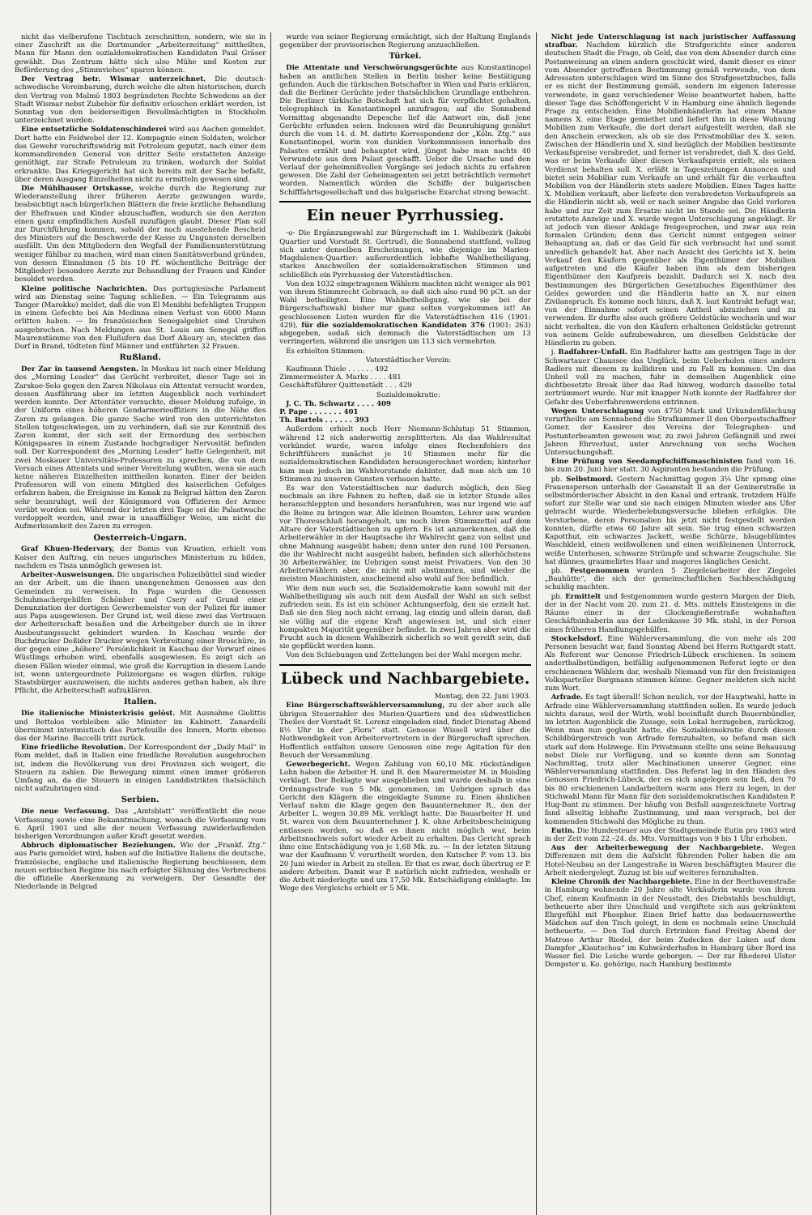nicht das vielberufene Tischtuch zerschnitten, sondern, wie sie in einer Zuschrift an die Dortmunder „Arbeiterzeitung“ mittheilten, Mann für Mann den sozialdemokratischen Kandidaten Paul Gräser gewählt. Das Zentrum hätte sich also Mühe und Kosten zur Beförderung des „Stimmviehes“ sparen können.
Der Vertrag betr. Wismar unterzeichnet. Die deutsch-schwedische Vereinbarung, durch welche die alten historischen, durch den Vertrag von Malmö 1803 begründeten Rechte Schwedens an der Stadt Wismar nebst Zubehör für definitiv erloschen erklärt werden, ist Sonntag von den beiderseitigen Bevollmächtigten in Stockholm unterzeichnet worden.
Eine entsetzliche Soldatenschinderei wird aus Aachen gemeldet. Dort hatte ein Feldwebel der 12. Kompagnie einen Soldaten, welcher das Gewehr vorschriftswidrig mit Petroleum geputzt, nach einer dem kommandirenden General von dritter Seite erstatteten Anzeige genöthigt, zur Strafe Petroleum zu trinken, wodurch der Soldat erkrankte. Das Kriegsgericht hat sich bereits mit der Sache befaßt, über deren Ausgang Einzelheiten nicht zu ermitteln gewesen sind.
Die Mühlhauser Ortskasse, welche durch die Regierung zur Wiederanstellung ihrer früheren Aerzte gezwungen wurde, beabsichtigt nach bürgerlichen Blättern die freie ärztliche Behandlung der Ehefrauen und Kinder abzuschaffen, wodurch sie den Aerzten einen ganz empfindlichen Ausfall zuzufügen glaubt. Dieser Plan soll zur Durchführung kommen, sobald der noch ausstehende Bescheid des Ministers auf die Beschwerde der Kasse zu Ungunsten derselben ausfällt. Um den Mitgliedern den Wegfall der Familienunterstützung weniger fühlbar zu machen, wird man einen Sanitätsverband gründen, von dessen Einnahmen (5 bis 10 Pf. wöchentliche Beiträge der Mitglieder) besondere Aerzte zur Behandlung der Frauen und Kinder besoldet werden.
Kleine politische Nachrichten. Das portugiesische Parlament wird am Dienstag seine Tagung schließen. — Ein Telegramm aus Tanger (Marokko) meldet, daß die von El Menibhi befehligten Truppen in einem Gefechte bei Ain Medinna einen Verlust von 6000 Mann erlitten haben. — Im französischen Senegalgebiet sind Unruhen ausgebrochen. Nach Meldungen aus St. Louis am Senegal griffen Maurenstämme von den Flußufern das Dorf Alioury an, steckten das Dorf in Brand, tödteten fünf Männer und entführten 32 Frauen.
Rußland.
Der Zar in tausend Aengsten. In Moskau ist nach einer Meldung des „Morning Leader“ das Gerücht verbreitet, dieser Tage sei in Zarskoe-Selo gegen den Zaren Nikolaus ein Attentat versucht worden, dessen Ausführung aber im letzten Augenblick noch verhindert werden konnte. Der Attentäter versuchte, dieser Meldung zufolge, in der Uniform eines höheren Gendarmerieoffiziers in die Nähe des Zaren zu gelangen. Die ganze Sache wird von den unterrichteten Stellen totgeschwiegen, um zu verhindern, daß sie zur Kenntniß des Zaren kommt, der sich seit der Ermordung des serbischen Königspaares in einem Zustande hochgradiger Nervosität befinden soll. Der Korrespondent des „Morning Leader“ hatte Gelegenheit, mit zwei Moskauer Universitäts-Professoren zu sprechen, die von dem Versuch eines Attentats und seiner Vereitelung wußten, wenn sie auch keine näheren Einzelheiten mittheilen konnten. Einer der beiden Professoren will von einem Mitglied des kaiserlichen Gefolges erfahren haben, die Ereignisse im Konak zu Belgrad hätten den Zaren sehr beunruhigt, weil der Königsmord von Offizieren der Armee verübt worden sei. Während der letzten drei Tage sei die Palastwache verdoppelt worden, und zwar in unauffälliger Weise, um nicht die Aufmerksamkeit des Zaren zu erregen.
Oesterreich-Ungarn.
Graf Khuen-Hedervary, der Banus von Kroatien, erhielt vom Kaiser den Auftrag, ein neues ungarisches Ministerium zu bilden, nachdem es Tisza unmöglich gewesen ist.
Arbeiter-Ausweisungen. Die ungarischen Polizeibüttel sind wieder an der Arbeit, um die ihnen unangenehmen Genossen aus den Gemeinden zu verweisen. In Papa wurden die Genossen Schuhmachergehilfen Schönher und Csery auf Grund einer Denunziation der dortigen Gewerbemeister von der Polizei für immer aus Papa ausgewiesen. Der Grund ist, weil diese zwei das Vertrauen der Arbeiterschaft besaßen und die Arbeitgeber durch sie in ihrer Ausbeutungssucht gehindert wurden. In Kaschau wurde der Buchdrucker Deßider Drucker wegen Verbreitung einer Broschüre, in der gegen eine „höhere“ Persönlichkeit in Kaschau der Vorwurf eines Wüstlings erhoben wird, ebenfalls ausgewiesen. Es zeigt sich an diesen Fällen wieder einmal, wie groß die Korruption in diesem Lande ist, wenn untergeordnete Polizeiorgane es wagen dürfen, ruhige Staatsbürger auszuweisen, die nichts anderes gethan haben, als ihre Pflicht, die Arbeiterschaft aufzuklären.
Italien.
Die italienische Ministerkrisis gelöst. Mit Ausnahme Giolittis und Bettolos verbleiben alle Minister im Kabinett. Zanardelli übernimmt interimistisch das Portefeuille des Innern, Morin ebenso das der Marine. Baccelli tritt zurück.
Eine friedliche Revolution. Der Korrespondent der „Daily Mail“ in Rom meldet, daß in Italien eine friedliche Revolution ausgebrochen ist, indem die Bevölkerung von drei Provinzen sich weigert, die Steuern zu zahlen. Die Bewegung nimmt einen immer größeren Umfang an, da die Steuern in einigen Landdistrikten thatsächlich nicht aufzubringen sind.
Serbien.
Die neue Verfassung. Das „Amtsblatt“ veröffentlicht die neue Verfassung sowie eine Bekanntmachung, wonach die Verfassung vom 6. April 1901 und alle der neuen Verfassung zuwiderlaufenden bisherigen Verordnungen außer Kraft gesetzt werden.
Abbruch diplomatischer Beziehungen. Wie der „Frankf. Ztg.“ aus Paris gemeldet wird, haben auf die Initiative Italiens die deutsche, französische, englische und italienische Regierung beschlossen, dem neuen serbischen Regime bis nach erfolgter Sühnung des Verbrechens die offizielle Anerkennung zu verweigern. Der Gesandte der Niederlande in Belgrad
wurde von seiner Regierung ermächtigt, sich der Haltung Englands gegenüber der provisorischen Regierung anzuschließen.
Türkei.
Die Attentate und Verschwörungsgerüchte aus Konstantinopel haben an amtlichen Stellen in Berlin bisher keine Bestätigung gefunden. Auch die türkischen Botschafter in Wien und Paris erklären, daß die Berliner Gerüchte jeder thatsächlichen Grundlage entbehren. Die Berliner türkische Botschaft hat sich für verpflichtet gehalten, telegraphisch in Konstantinopel anzufragen; auf die Sonnabend Vormittag abgesandte Depesche lief die Antwort ein, daß jene Gerüchte erfunden seien. Indessen wird die Beunruhigung genährt durch die vom 14. d. M. datirte Korrespondenz der „Köln. Ztg.“ aus Konstantinopel, worin von dunklen Vorkommnissen innerhalb des Palastes erzählt und behauptet wird, jüngst habe man nachts 40 Verwundete aus dem Palast geschafft. Ueber die Ursache und den Verlauf der geheimnißvollen Vorgänge sei jedoch nichts zu erfahren gewesen. Die Zahl der Geheimagenten sei jetzt beträchtlich vermehrt worden. Namentlich würden die Schiffe der bulgarischen Schifffahrtsgesellschaft und das bulgarische Exarchat streng bewacht.
Ein neuer Pyrrhussieg.
-o- Die Ergänzungswahl zur Bürgerschaft im 1. Wahlbezirk (Jakobi Quartier und Vorstadt St. Gertrud), die Sonnabend stattfand, vollzog sich unter denselben Erscheinungen, wie diejenige im Marien-Magdalenen-Quartier: außerordentlich lebhafte Wahlbetheiligung, starkes Anschwellen der sozialdemokratischen Stimmen und schließlich ein Pyrrhussieg der Vaterstädtischen.
Von den 1032 eingetragenen Wählern machten nicht weniger als 901 von ihrem Stimmrecht Gebrauch, so daß sich also rund 90 pCt. an der Wahl betheiligten. Eine Wahlbetheiligung, wie sie bei der Bürgerschaftswahl bisher nur ganz selten vorgekommen ist! An geschlossenen Listen wurden für die Vaterstädtischen 416 (1901: 429), für die sozialdemokratischen Kandidaten 376 (1901: 263) abgegeben, sodaß sich demnach die Vaterstädtischen um 13 verringerten, während die unsrigen um 113 sich vermehrten.
Es erhielten Stimmen:
Vaterstädtischer Verein:
Kaufmann Thiele . . . . . . 492
Zimmermeister A. Marks . . . . 481
Geschäftsführer Quittenstädt . . . 429
Sozialdemokratie:
J. C. Th. Schwartz . . . . 409
P. Pape . . . . . . . 401
Th. Bartels . . . . . . 393
Außerdem erhielt noch Herr Niemann-Schlutup 51 Stimmen, während 12 sich anderweitig zersplitterten. Als das Wahlresultat verkündet wurde, waren infolge eines Rechenfehlers des Schriftführers zunächst je 10 Stimmen mehr für die sozialdemokratischen Kandidaten herausgerechnet worden; hinterher kam man jedoch im Wahlvorstande dahinter, daß man sich um 10 Stimmen zu unseren Gunsten verhauen hatte.
Es war den Vaterstädtischen nur dadurch möglich, den Sieg nochmals an ihre Fahnen zu heften, daß sie in letzter Stunde alles heranschleppten und besonders heranfuhren, was nur irgend wie auf die Beine zu bringen war. Alle kleinen Beamten, Lehrer usw. wurden vor Thoresschluß herangeholt, um noch ihren Stimmzettel auf dem Altare der Vaterstädtischen zu opfern. Es ist anzuerkennen, daß die Arbeiterwähler in der Hauptsache ihr Wahlrecht ganz von selbst und ohne Mahnung ausgeübt haben; denn unter den rund 100 Personen, die ihr Wahlrecht nicht ausgeübt haben, befinden sich allerhöchstens 30 Arbeiterwähler, im Uebrigen sonst meist Privatiers. Von den 30 Arbeiterwählern aber, die nicht mit abstimmten, sind wieder die meisten Maschinisten, anscheinend also wohl auf See befindlich.
Wie dem nun auch sei, die Sozialdemokratie kann sowohl mit der Wahlbetheiligung als auch mit dem Ausfall der Wahl an sich selbst zufrieden sein. Es ist ein schöner Achtungserfolg, den sie erzielt hat. Daß sie den Sieg noch nicht errang, lag einzig und allein daran, daß sie völlig auf die eigene Kraft angewiesen ist, und sich einer kompakten Majorität gegenüber befindet. In zwei Jahren aber wird die Frucht auch in diesem Wahlbezirk sicherlich so weit gereift sein, daß sie gepflückt werden kann.
Von den Schiebungen und Zettelungen bei der Wahl morgen mehr.
Lübeck und Nachbargebiete.
Montag, den 22. Juni 1903.
Eine Bürgerschaftswählerversammlung, zu der aber auch alle übrigen Steuerzahler des Marien-Quartiers und des südwestlichen Theiles der Vorstadt St. Lorenz eingeladen sind, findet Dienstag Abend 8½ Uhr in der „Flora“ statt. Genosse Wissell wird über die Nothwendigkeit von Arbeitervertretern in der Bürgerschaft sprechen. Hoffentlich entfalten unsere Genossen eine rege Agitation für den Besuch der Versammlung.
Gewerbegericht. Wegen Zahlung von 60,10 Mk. rückständigen Lohn haben die Arbeiter H. und R. den Maurermeister M. in Moisling verklagt. Der Beklagte war ausgeblieben und wurde deshalb in eine Ordnungsstrafe von 5 Mk. genommen, im Uebrigen sprach das Gericht den Klägern die eingeklagte Summe zu. Einen ähnlichen Verlauf nahm die Klage gegen den Bauunternehmer R., den der Arbeiter L. wegen 30,89 Mk. verklagt hatte. Die Bauarbeiter H. und St. waren von dem Bauunternehmer J. K. ohne Arbeitsbescheinigung entlassen worden, so daß es ihnen nicht möglich war, beim Arbeitsnachweis sofort wieder Arbeit zu erhalten. Das Gericht sprach ihne eine Entschädigung von je 1,68 Mk. zu. — In der letzten Sitzung war der Kaufmann V. verurtheilt worden, den Kutscher P. vom 13. bis 20 Juni wieder in Arbeit zu stellen. Er that es zwar, doch übertrug er P. andere Arbeiten. Damit war P. natürlich nicht zufrieden, weshalb er die Arbeit niederlegte und um 17,50 Mk. Entschädigung einklagte. Im Wege des Vergleichs erhielt er 5 Mk.
Nicht jede Unterschlagung ist nach juristischer Auffassung strafbar. Nachdem kürzlich die Strafgerichte einer anderen deutschen Stadt die Frage, ob Geld, das von dem Absender durch eine Postanweisung an einen andern geschickt wird, damit dieser es einer vom Absender getroffenen Bestimmung gemäß verwende, von dem Adressaten unterschlagen wird im Sinne des Strafgesetzbuches, falls er es nicht der Bestimmung gemäß, sondern im eigenen Interesse verwendete, in ganz verschiedener Weise beantwortet haben, hatte dieser Tage das Schöffengericht V in Hamburg eine ähnlich liegende Frage zu entscheiden. Eine Mobilienhändlerin hat einem Manne namens X. eine Etage gemiethet und liefert ihm in diese Wohnung Mobilien zum Verkaufe, die dort derart aufgestellt werden, daß sie den Anschein erwecken, als ob sie das Privatmobiliar des X. seien. Zwischen der Händlerin und X. sind bezüglich der Mobilien bestimmte Verkaufspreise verabredet, und ferner ist verabredet, daß X. das Geld, was er beim Verkaufe über diesen Verkaufspreis erzielt, als seinen Verdienst behalten soll. X. erläßt in Tageszeitungen Annoncen und bietet sein Mobiliar zum Verkaufe an und erhält für die verkauften Mobilien von der Händlerin stets andere Mobilien. Eines Tages hatte X. Mobilien verkauft, aber lieferte den verabredeten Verkaufspreis an die Händlerin nicht ab, weil er nach seiner Angabe das Geld verloren habe und zur Zeit zum Ersatze nicht im Stande sei. Die Händlerin erstattete Anzeige und X. wurde wegen Unterschlagung angeklagt. Er ist jedoch von dieser Anklage freigesprochen, und zwar aus rein formalen Gründen; denn das Gericht nimmt entgegen seiner Behauptung an, daß er das Geld für sich verbraucht hat und somit unredlich gehandelt hat. Aber nach Ansicht des Gerichts ist X. beim Verkauf den Käufern gegenüber als Eigenthümer der Mobilien aufgetreten und die Käufer haben ihm als dem bisherigen Eigenthümer den Kaufpreis bezahlt. Dadurch sei X. nach den Bestimmungen des Bürgerlichen Gesetzbuches Eigenthümer des Geldes geworden und die Händlerin hatte an X. nur einen Zivilanspruch. Es komme noch hinzu, daß X. laut Kontrakt befugt war, von der Einnahme sofort seinen Antheil abzuziehen und zu verwenden. Er durfte also auch größere Geldstücke wechseln und war nicht verhalten, die von den Käufern erhaltenen Geldstücke getrennt von seinem Gelde aufzubewahren, um dieselben Geldstücke der Händlerin zu geben.
j. Radfahrer-Unfall. Ein Radfahrer hatte am gestrigen Tage in der Schwartauer Chaussee das Unglück, beim Ueberholen eines andern Radlers mit diesem zu kollidiren und zu Fall zu kommen. Um das Unheil voll zu machen, fuhr in demselben Augenblick eine dichtbesetzte Break über das Rad hinweg, wodurch dasselbe total zertrümmert wurde. Nur mit knapper Noth konnte der Radfahrer der Gefahr des Ueberfahrenwerdens entrinnen.
Wegen Unterschlagung von 4750 Mark und Urkundenfälschung verurtheilte am Sonnabend die Strafkammer II den Oberpostschaffner Gomer, der Kassirer des Vereins der Telegraphen- und Postunterbeamten gewesen war, zu zwei Jahren Gefängniß und zwei Jahren Ehrverlust, unter Anrechnung von sechs Wochen Untersuchungshaft.
Eine Prüfung von Seedampfschiffsmaschinisten fand vom 16. bis zum 20. Juni hier statt. 30 Aspiranten bestanden die Prüfung.
pb. Selbstmord. Gestern Nachmittag gegen 3¼ Uhr sprang eine Frauensperson unterhalb der Gasanstalt II an der Geninerstraße in selbstmörderischer Absicht in den Kanal und ertrank, trotzdem Hülfe sofort zur Stelle war und sie nach einigen Minuten wieder ans Ufer gebracht wurde. Wiederbelebungsversuche blieben erfolglos. Die Verstorbene, deren Personalien bis jetzt nicht festgestellt werden konnten, dürfte etwa 60 Jahre alt sein. Sie trug einen schwarzen Kapotthut, ein schwarzes Jackett, weiße Schürze, blaugeblümtes Waschkleid, einen weißwollenen und einen weißleinenen Unterrock, weiße Unterhosen, schwarze Strümpfe und schwarze Zeugschuhe. Sie hat dünnes, graumelirtes Haar und mageres längliches Gesicht.
pb. Festgenommen wurden 5 Ziegeleiarbeiter der Ziegelei „Bauhütte“, die sich der gemeinschaftlichen Sachbeschädigung schuldig machten.
pb. Ermittelt und festgenommen wurde gestern Morgen der Dieb, der in der Nacht vom 20. zum 21. d. Mts. mittels Einsteigens in die Räume einer in der Glockengießerstraße wohnhaften Geschäftsinhaberin aus der Ladenkasse 30 Mk. stahl, in der Person eines früheren Handlungsgehülfen.
Stockelsdorf. Eine Wählerversammlung, die von mehr als 200 Personen besucht war, fand Sonntag Abend bei Herrn Rottgardt statt. Als Referent war Genosse Friedrich-Lübeck erschienen. In seinem anderthalbstündigen, beifällig aufgenommenen Referat legte er den erschienenen Wählern dar, weshalb Niemand von für den freisinnigen Volksparteiler Bargmann stimmen könne. Gegner meldeten sich nicht zum Wort.
Arfrade. Es tagt überall! Schon neulich, vor der Hauptwahl, hatte in Arfrade eine Wählerversammlung stattfinden sollen. Es wurde jedoch nichts daraus, weil der Wirth, wohl beeinflußt durch Bauernbündler, im letzten Augenblick die Zusage, sein Lokal herzugeben, zurückzog. Wenn man nun geglaubt hatte, die Sozialdemokratie durch diesen Schildbürgerstreich von Arfrade fernzuhalten, so befand man sich stark auf dem Holzwege. Ein Privatmann stellte uns seine Behausung nebst Diele zur Verfügung, und so konnte denn am Sonntag Nachmittag, trotz aller Machinationen unserer Gegner, eine Wählerversammlung stattfinden. Das Referat lag in den Händen des Genossen Friedrich-Lübeck, der es sich angelegen sein ließ, den 70 bis 80 erschienenen Landarbeitern warm ans Herz zu legen, in der Stichwahl Mann für Mann für den sozialdemokratischen Kandidaten P. Hug-Bant zu stimmen. Der häufig von Beifall ausgezeichnete Vortrag fand allseitig lebhafte Zustimmung, und man versprach, bei der kommenden Stichwahl das Mögliche zu thun.
Eutin. Die Hundesteuer aus der Stadtgemeinde Eutin pro 1903 wird in der Zeit vom 22.–24. ds. Mts. Vormittags von 9 bis 1 Uhr erhoben.
Aus der Arbeiterbewegung der Nachbargebiete. Wegen Differenzen mit dem die Aufsicht führenden Polier haben die am Hotel-Neubau an der Langestraße in Waren beschäftigten Maurer die Arbeit niedergelegt. Zuzug ist bis auf weiteres fernzuhalten.
Kleine Chronik der Nachbargebiete. Eine in der Beethovenstraße in Hamburg wohnende 20 Jahre alte Verkäuferin wurde von ihrem Chef, einem Kaufmann in der Neustadt, des Diebstahls beschuldigt, betheuerte aber ihre Unschuld und vergiftete sich aus gekränktem Ehrgefühl mit Phosphor. Einen Brief hatte das bedauernswerthe Mädchen auf den Tisch gelegt, in dem es nochmals seine Unschuld betheuerte. — Den Tod durch Ertrinken fand Freitag Abend der Matrose Arthur Riedel, der beim Zudecken der Luken auf dem Dampfer „Kiautschou“ im Kuhwärderhafen in Hamburg über Bord ins Wasser fiel. Die Leiche wurde geborgen. — Der zur Rhederei Ulster Dempster u. Ko. gehörige, nach Hamburg bestimmte